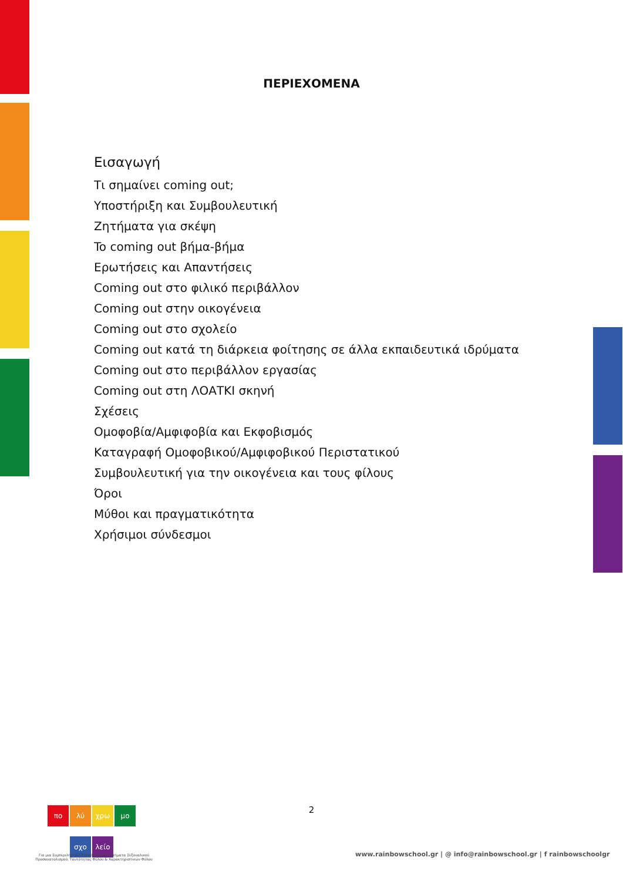ΠΕΡΙΕΧΟΜΕΝΑ
Εισαγωγή
Τι σημαίνει coming out;
Υποστήριξη και Συμβουλευτική
Ζητήματα για σκέψη
To coming out βήμα-βήμα
Ερωτήσεις και Απαντήσεις
Coming out στο φιλικό περιβάλλον
Coming out στην οικογένεια
Coming out στο σχολείο
Coming out κατά τη διάρκεια φοίτησης σε άλλα εκπαιδευτικά ιδρύματα
Coming out στο περιβάλλον εργασίας
Coming out στη ΛΟΑΤΚΙ σκηνή
Σχέσεις
Ομοφοβία/Αμφιφοβία και Εκφοβισμός
Καταγραφή Ομοφοβικού/Αμφιφοβικού Περιστατικού
Συμβουλευτική για την οικογένεια και τους φίλους
Όροι
Μύθοι και πραγματικότητα
Χρήσιμοι σύνδεσμοι
2
πο λύ χρω μο
σχο λείο
Για μια Συμπεριληπτική Εκπαίδευση σε ζητήματα Σεξουαλικού Προσανατολισμού, Ταυτότητας Φύλου & Χαρακτηριστικών Φύλου
www.rainbowschool.gr | @ info@rainbowschool.gr | f rainbowschoolgr